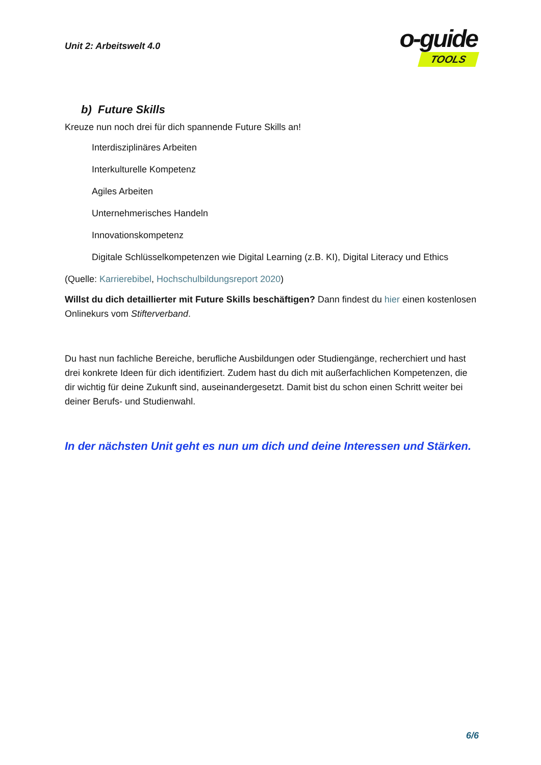Unit 2: Arbeitswelt 4.0
o-guide
TOOLS
b) Future Skills
Kreuze nun noch drei für dich spannende Future Skills an!
Interdisziplinäres Arbeiten
Interkulturelle Kompetenz
Agiles Arbeiten
Unternehmerisches Handeln
Innovationskompetenz
Digitale Schlüsselkompetenzen wie Digital Learning (z.B. KI), Digital Literacy und Ethics
(Quelle: Karrierebibel, Hochschulbildungsreport 2020)
Willst du dich detaillierter mit Future Skills beschäftigen? Dann findest du hier einen kostenlosen Onlinekurs vom Stifterverband.
Du hast nun fachliche Bereiche, berufliche Ausbildungen oder Studiengänge, recherchiert und hast drei konkrete Ideen für dich identifiziert. Zudem hast du dich mit außerfachlichen Kompetenzen, die dir wichtig für deine Zukunft sind, auseinandergesetzt. Damit bist du schon einen Schritt weiter bei deiner Berufs- und Studienwahl.
In der nächsten Unit geht es nun um dich und deine Interessen und Stärken.
6/6